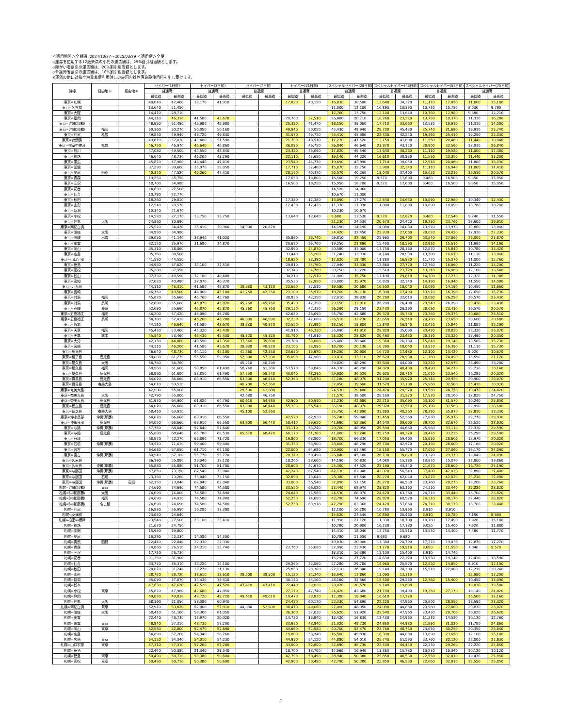＜適用期間＞全期間: 2024/10/27～2025/03/29 ＜適用便＞全便
◇座席を使用する12歳未満の小児の運賃額は、25%割引相当額とします。
◇障がい者割引の運賃額は、20%割引相当額とします。
◇介護帰省割引の運賃額は、10%割引相当額とします。
※運賃の他に対象空港発着便利用時にのみ国内線旅客施設使用料を申し受けます。
| 路線 | 経由地① | 経由地② | セイバー(1日前) | | セイバー(3日前) | | セイバー(7日前) | | セイバー(21日前) | | スペシャルセイバー(28日前) | | スペシャルセイバー(45日前) | | スペシャルセイバー(55日前) | | スペシャルセイバー(75日前) | |
| --- | --- | --- | --- | --- | --- | --- | --- | --- | --- | --- | --- | --- | --- | --- | --- | --- | --- | --- |
| | | | 普通席 | | 普通席 | | 普通席 | | 普通席 | | 普通席 | | 普通席 | | 普通席 | | 普通席 | |
| | | | 最低額 | 最高額 | 最低額 | 最高額 | 最低額 | 最高額 | 最低額 | 最高額 | 最低額 | 最高額 | 最低額 | 最高額 | 最低額 | 最高額 | 最低額 | 最高額 |
| 東京=札幌 | | | 40,040 | 42,460 | 38,170 | 41,910 | | | 17,820 | 40,150 | 16,830 | 38,500 | 13,640 | 34,320 | 11,110 | 17,050 | 11,000 | 15,180 |
| 東京=名古屋 | | | 13,640 | 21,450 | | | | | | | 11,000 | 12,100 | 10,890 | 10,890 | 10,780 | 10,780 | 8,030 | 9,790 |
| 東京=大阪 | | | 14,410 | 28,710 | | | | | | | 12,760 | 13,750 | 12,100 | 13,640 | 10,780 | 12,980 | 9,680 | 12,210 |
| 東京=福岡 | | | 44,110 | 46,310 | 41,580 | 43,670 | | | 29,700 | 37,510 | 26,400 | 28,710 | 18,260 | 23,320 | 13,750 | 18,370 | 11,330 | 16,280 |
| 東京=沖縄(那覇) | | | 48,950 | 51,480 | 45,980 | 45,980 | | | 20,350 | 41,470 | 18,150 | 39,050 | 17,710 | 33,660 | 13,530 | 19,910 | 11,330 | 14,080 |
| 東京=沖縄(那覇) | 福岡 | | 50,160 | 50,270 | 50,050 | 50,160 | | | 49,940 | 50,050 | 45,430 | 49,940 | 29,700 | 45,430 | 25,740 | 31,680 | 19,910 | 25,740 |
| 東京=利尻 | 札幌 | | 49,830 | 49,940 | 49,720 | 49,830 | | | 31,570 | 49,720 | 25,410 | 45,980 | 22,330 | 42,240 | 19,360 | 25,410 | 19,250 | 22,330 |
| 東京=女満別 | | | 49,610 | 52,030 | 48,400 | 51,590 | | | 21,780 | 48,510 | 17,270 | 47,520 | 13,750 | 41,800 | 11,550 | 20,460 | 11,440 | 18,040 |
| 東京=根室中標津 | 札幌 | | 46,750 | 46,970 | 46,640 | 46,860 | | | 36,080 | 46,750 | 26,840 | 46,640 | 23,870 | 43,120 | 20,900 | 32,560 | 17,930 | 26,840 |
| 東京=旭川 | | | 47,080 | 49,500 | 44,550 | 48,840 | | | 23,320 | 46,090 | 17,820 | 45,540 | 13,640 | 40,260 | 11,110 | 19,580 | 11,000 | 17,380 |
| 東京=釧路 | | | 46,640 | 48,730 | 46,200 | 48,290 | | | 22,110 | 45,650 | 19,140 | 44,220 | 16,610 | 38,830 | 11,550 | 20,350 | 11,440 | 13,200 |
| 東京=帯広 | | | 45,870 | 47,960 | 44,440 | 47,410 | | | 23,540 | 44,770 | 19,690 | 43,890 | 17,710 | 39,050 | 12,540 | 20,460 | 11,880 | 16,830 |
| 東京=函館 | | | 37,290 | 39,600 | 35,970 | 39,050 | | | 17,710 | 37,400 | 15,070 | 35,750 | 12,980 | 32,340 | 11,110 | 16,940 | 11,000 | 14,410 |
| 東京=奥尻 | 函館 | | 40,370 | 47,520 | 40,260 | 47,410 | | | 28,160 | 40,370 | 20,570 | 40,260 | 18,040 | 37,400 | 15,620 | 23,210 | 15,510 | 20,570 |
| 東京=青森 | | | 19,250 | 35,750 | | | | | 17,050 | 19,800 | 16,500 | 19,250 | 9,570 | 17,600 | 9,460 | 16,500 | 9,350 | 15,950 |
| 東京=三沢 | | | 18,700 | 34,980 | | | | | 16,500 | 19,250 | 15,950 | 18,700 | 9,570 | 17,600 | 9,460 | 16,500 | 9,350 | 15,950 |
| 東京=花巻 | | | 14,630 | 27,500 | | | | | | | 14,520 | 14,960 | | | | | | |
| 東京=仙台 | | | 10,780 | 22,770 | | | | | | | 10,670 | 11,000 | | | | | | |
| 東京=秋田 | | | 18,260 | 29,810 | | | | | 17,380 | 17,380 | 13,090 | 17,270 | 12,540 | 14,630 | 10,890 | 12,980 | 10,340 | 12,430 |
| 東京=山形 | | | 12,540 | 20,570 | | | | | 12,430 | 12,430 | 11,330 | 11,330 | 11,000 | 11,000 | 10,890 | 10,890 | 10,780 | 10,780 |
| 東京=新潟 | | | 10,340 | 21,670 | | | | | | | 10,230 | 10,670 | | | | | | |
| 東京=小松 | | | 14,520 | 27,170 | 13,750 | 13,750 | | | 13,640 | 13,640 | 9,680 | 13,530 | 9,570 | 12,870 | 9,460 | 12,540 | 9,240 | 11,550 |
| 東京=但馬 | 大阪 | | 24,860 | 30,690 | | | | | | | 21,230 | 24,530 | 20,570 | 24,420 | 19,250 | 23,760 | 17,600 | 19,910 |
| 東京=南紀白浜 | | | 25,520 | 34,430 | 25,410 | 30,360 | 14,300 | 26,620 | | | 14,190 | 14,190 | 14,080 | 14,080 | 13,970 | 13,970 | 13,860 | 13,860 |
| 東京=隠岐 | 大阪 | | 34,980 | 34,980 | | | | | | | 24,420 | 32,450 | 22,330 | 27,060 | 20,020 | 24,420 | 17,930 | 22,330 |
| 東京=隠岐 | 出雲 | | 39,050 | 41,140 | 38,940 | 41,030 | | | 35,860 | 36,740 | 29,810 | 32,450 | 25,960 | 29,700 | 23,540 | 27,060 | 22,000 | 23,870 |
| 東京=出雲 | | | 32,120 | 35,970 | 31,680 | 34,870 | | | 20,680 | 29,700 | 19,250 | 21,890 | 15,400 | 18,590 | 12,980 | 15,510 | 11,990 | 14,190 |
| 東京=岡山 | | | 35,310 | 38,060 | | | | | 32,890 | 34,870 | 30,580 | 33,000 | 13,750 | 28,160 | 12,870 | 15,840 | 10,780 | 13,420 |
| 東京=広島 | | | 35,750 | 38,500 | | | | | 33,440 | 35,200 | 31,240 | 33,330 | 14,740 | 28,930 | 13,200 | 16,610 | 11,110 | 13,860 |
| 東京=山口宇部 | | | 41,580 | 44,550 | | | | | 18,920 | 38,390 | 17,820 | 18,480 | 11,880 | 16,830 | 11,770 | 15,070 | 11,000 | 12,760 |
| 東京=徳島 | | | 34,980 | 37,620 | 34,100 | 37,510 | | | 29,810 | 34,760 | 27,940 | 33,330 | 13,860 | 27,720 | 12,760 | 16,060 | 11,220 | 13,200 |
| 東京=高松 | | | 35,200 | 37,950 | | | | | 32,340 | 34,760 | 30,250 | 33,220 | 15,510 | 27,720 | 13,310 | 16,060 | 12,100 | 13,640 |
| 東京=松山 | | | 37,730 | 40,590 | 37,180 | 40,480 | | | 34,210 | 37,510 | 31,900 | 35,750 | 17,490 | 29,810 | 14,300 | 17,270 | 12,320 | 14,300 |
| 東京=高知 | | | 37,620 | 40,480 | 37,070 | 40,370 | | | 35,530 | 37,950 | 33,000 | 35,970 | 16,830 | 32,340 | 14,190 | 16,940 | 11,550 | 14,080 |
| 東京=北九州 | | | 44,110 | 46,310 | 41,580 | 45,870 | 38,830 | 43,120 | 22,660 | 37,510 | 19,580 | 20,680 | 16,500 | 18,040 | 13,090 | 14,190 | 10,450 | 11,660 |
| 東京=長崎 | | | 46,750 | 49,500 | 44,000 | 45,100 | 41,250 | 42,350 | 23,100 | 35,970 | 18,700 | 20,130 | 16,390 | 17,490 | 13,970 | 16,390 | 12,650 | 15,730 |
| 東京=対馬 | 福岡 | | 45,870 | 55,660 | 45,760 | 45,760 | | | 38,830 | 42,350 | 32,010 | 38,830 | 26,290 | 32,010 | 20,680 | 26,290 | 20,570 | 23,430 |
| 東京=対馬 | 長崎 | | 52,690 | 55,660 | 45,870 | 45,870 | 45,760 | 45,760 | 35,420 | 42,350 | 29,150 | 32,010 | 26,290 | 26,400 | 23,540 | 26,290 | 23,430 | 23,430 |
| 東京=壱岐 | 長崎 | | 52,690 | 55,660 | 45,870 | 45,870 | 45,760 | 45,760 | 29,150 | 42,350 | 26,290 | 29,150 | 23,430 | 26,290 | 20,680 | 23,430 | 20,570 | 20,570 |
| 東京=五島福江 | 福岡 | | 46,200 | 57,420 | 46,090 | 46,200 | | | 42,680 | 46,090 | 35,750 | 42,680 | 29,370 | 35,750 | 23,760 | 29,370 | 20,680 | 26,510 |
| 東京=五島福江 | 長崎 | | 54,780 | 57,420 | 46,200 | 46,200 | 46,090 | 46,090 | 32,230 | 42,680 | 26,510 | 32,230 | 23,650 | 26,510 | 20,790 | 23,650 | 20,680 | 20,680 |
| 東京=熊本 | | | 44,110 | 46,640 | 41,580 | 43,670 | 38,830 | 40,920 | 22,550 | 33,990 | 18,150 | 19,800 | 15,840 | 16,940 | 13,420 | 15,840 | 11,880 | 15,290 |
| 東京=天草 | 福岡 | | 45,430 | 53,460 | 45,320 | 45,430 | | | 41,910 | 45,320 | 35,090 | 41,910 | 28,820 | 35,090 | 23,430 | 28,820 | 23,320 | 26,070 |
| 東京=天草 | 熊本 | | 45,540 | 53,460 | 45,430 | 45,430 | 45,320 | 45,320 | 31,790 | 41,910 | 23,320 | 28,820 | 20,460 | 23,430 | 20,350 | 23,320 | 17,490 | 20,350 |
| 東京=大分 | | | 42,130 | 44,000 | 40,590 | 42,350 | 37,840 | 39,600 | 29,700 | 33,000 | 26,400 | 28,600 | 19,360 | 26,180 | 15,840 | 19,140 | 10,560 | 15,730 |
| 東京=宮崎 | | | 44,110 | 46,200 | 41,580 | 43,670 | 38,830 | 40,920 | 23,100 | 33,990 | 18,700 | 20,130 | 16,390 | 18,040 | 13,970 | 16,390 | 11,110 | 15,730 |
| 東京=鹿児島 | | | 46,640 | 48,730 | 44,110 | 45,100 | 41,360 | 42,350 | 23,650 | 35,970 | 19,250 | 20,900 | 16,720 | 17,930 | 12,100 | 13,420 | 9,020 | 10,670 |
| 東京=種子島 | 鹿児島 | | 58,080 | 61,270 | 55,550 | 59,950 | 52,800 | 57,200 | 35,090 | 47,960 | 29,810 | 33,110 | 26,620 | 28,930 | 21,780 | 24,090 | 18,590 | 21,120 |
| 東京=屋久島 | 大阪 | | 56,760 | 56,760 | | | 45,210 | 48,290 | | | 39,820 | 48,290 | 35,640 | 44,000 | 33,220 | 42,570 | 28,490 | 38,280 |
| 東京=屋久島 | 福岡 | | 58,960 | 61,600 | 58,850 | 61,490 | 58,740 | 61,380 | 53,570 | 59,840 | 44,330 | 48,290 | 34,870 | 40,480 | 28,490 | 34,210 | 23,210 | 30,140 |
| 東京=屋久島 | 鹿児島 | | 58,960 | 61,600 | 58,850 | 61,490 | 57,750 | 58,740 | 40,040 | 48,290 | 29,920 | 36,520 | 26,620 | 28,710 | 21,010 | 23,540 | 16,280 | 20,020 |
| 東京=喜界島 | 鹿児島 | | 64,020 | 66,660 | 63,910 | 66,550 | 63,800 | 66,440 | 52,360 | 53,570 | 37,180 | 48,070 | 31,240 | 35,970 | 25,740 | 29,920 | 20,900 | 26,070 |
| 東京=喜界島 | 奄美大島 | | 54,010 | 59,510 | | | 40,700 | 52,360 | | | 32,450 | 39,600 | 31,570 | 37,180 | 25,960 | 32,560 | 25,410 | 30,910 |
| 東京=奄美大島 | | | 42,900 | 55,000 | | | 29,590 | 42,680 | | | 24,530 | 29,480 | 24,420 | 29,370 | 19,580 | 24,750 | 19,470 | 24,420 |
| 東京=奄美大島 | 大阪 | | 42,790 | 55,000 | | | 42,680 | 46,750 | | | 31,570 | 38,500 | 28,160 | 31,570 | 17,930 | 28,160 | 17,820 | 24,750 |
| 東京=奄美大島 | 鹿児島 | | 61,930 | 64,900 | 61,820 | 64,790 | 60,610 | 64,680 | 42,900 | 50,930 | 32,230 | 42,680 | 28,710 | 35,090 | 23,100 | 31,570 | 20,240 | 25,850 |
| 東京=徳之島 | 鹿児島 | | 64,020 | 66,660 | 63,910 | 66,550 | 63,800 | 66,440 | 55,330 | 56,540 | 36,190 | 48,070 | 29,920 | 37,510 | 25,190 | 32,560 | 22,990 | 28,600 |
| 東京=徳之島 | 奄美大島 | | 58,410 | 63,910 | | | 45,100 | 52,360 | | | 35,750 | 43,890 | 33,880 | 40,260 | 28,380 | 35,970 | 27,830 | 33,330 |
| 東京=沖永良部 | 沖縄(那覇) | | 64,020 | 66,660 | 63,910 | 66,550 | | | 42,570 | 62,920 | 36,740 | 59,840 | 32,450 | 52,360 | 27,830 | 35,970 | 22,770 | 28,930 |
| 東京=沖永良部 | 鹿児島 | | 64,020 | 66,660 | 63,910 | 66,550 | 63,800 | 66,440 | 58,410 | 59,620 | 41,690 | 52,360 | 34,540 | 39,600 | 29,700 | 32,670 | 25,520 | 28,930 |
| 東京=与論 | 沖縄(那覇) | | 57,750 | 68,640 | 57,640 | 57,640 | | | 33,110 | 53,240 | 29,700 | 48,950 | 29,590 | 44,660 | 25,960 | 33,110 | 22,330 | 29,590 |
| 東京=与論 | 鹿児島 | | 65,890 | 68,640 | 65,780 | 68,530 | 65,670 | 68,420 | 60,170 | 61,380 | 41,800 | 53,240 | 35,750 | 40,370 | 30,470 | 33,220 | 26,290 | 29,590 |
| 東京=石垣 | | | 68,970 | 72,270 | 65,890 | 71,720 | | | 19,800 | 68,860 | 18,700 | 66,330 | 17,050 | 59,400 | 15,950 | 28,600 | 13,970 | 20,020 |
| 東京=石垣 | 沖縄(那覇) | | 59,510 | 71,610 | 59,400 | 59,400 | | | 31,350 | 53,900 | 28,600 | 48,290 | 25,740 | 42,570 | 20,130 | 28,600 | 17,160 | 20,020 |
| 東京=宮古 | | | 64,680 | 67,650 | 61,710 | 67,100 | | | 22,000 | 64,680 | 20,900 | 61,490 | 18,150 | 55,770 | 17,050 | 27,060 | 16,170 | 24,090 |
| 東京=宮古 | 沖縄(那覇) | | 60,940 | 67,100 | 55,770 | 55,770 | | | 29,370 | 50,490 | 26,840 | 45,100 | 26,730 | 39,820 | 23,320 | 29,370 | 18,040 | 24,090 |
| 東京=久米島 | | | 36,190 | 55,880 | 29,040 | 32,120 | | | 18,260 | 28,600 | 14,190 | 16,830 | 14,080 | 15,180 | 13,970 | 15,070 | 13,860 | 13,860 |
| 東京=久米島 | 沖縄(那覇) | | 55,880 | 55,880 | 51,700 | 51,700 | | | 28,600 | 47,630 | 25,300 | 47,520 | 25,190 | 43,340 | 21,670 | 28,600 | 16,720 | 25,190 |
| 東京=与那国 | 沖縄(那覇) | | 67,650 | 73,150 | 67,540 | 73,040 | | | 42,240 | 67,540 | 42,130 | 62,040 | 42,020 | 56,540 | 37,400 | 42,020 | 32,890 | 37,400 |
| 東京=与那国 | 石垣 | | 73,150 | 73,260 | 73,040 | 73,150 | | | 32,890 | 73,040 | 28,380 | 67,540 | 28,270 | 62,040 | 23,870 | 42,020 | 23,210 | 32,890 |
| 東京=与那国 | 沖縄(那覇) | 石垣 | 62,150 | 73,040 | 62,040 | 62,040 | | | 33,000 | 56,540 | 32,890 | 51,150 | 28,270 | 46,530 | 23,760 | 28,270 | 18,260 | 23,760 |
| 札幌=沖縄(那覇) | 東京 | | 74,690 | 74,690 | 74,580 | 74,580 | | | 33,550 | 69,080 | 33,440 | 68,970 | 28,820 | 63,360 | 24,310 | 33,440 | 22,220 | 28,820 |
| 札幌=沖縄(那覇) | 大阪 | | 74,690 | 74,800 | 74,580 | 74,690 | | | 24,640 | 74,580 | 24,530 | 68,970 | 24,420 | 63,360 | 24,310 | 33,440 | 18,700 | 28,820 |
| 札幌=沖縄(那覇) | 福岡 | | 74,690 | 74,910 | 74,580 | 74,800 | | | 52,250 | 74,690 | 42,790 | 74,690 | 28,820 | 68,970 | 24,310 | 38,170 | 22,440 | 28,820 |
| 札幌=沖縄(那覇) | 名古屋 | | 74,690 | 74,690 | 74,580 | 74,580 | | | 52,250 | 68,970 | 42,790 | 63,360 | 24,420 | 57,860 | 24,310 | 38,170 | 18,700 | 33,440 |
| 札幌=利尻 | | | 16,830 | 26,950 | 16,280 | 17,380 | | | | | 12,100 | 16,280 | 10,780 | 13,860 | 8,910 | 8,910 | | |
| 札幌=女満別 | | | 23,650 | 24,640 | | | | | | | 14,520 | 23,540 | 10,890 | 20,460 | 8,910 | 10,780 | 7,150 | 8,690 |
| 札幌=根室中標津 | | | 23,540 | 27,500 | 23,100 | 25,410 | | | | | 11,990 | 21,120 | 11,330 | 18,700 | 10,780 | 17,490 | 7,920 | 15,180 |
| 札幌=釧路 | | | 21,670 | 24,750 | | | | | | | 10,780 | 20,900 | 10,230 | 17,380 | 9,020 | 15,400 | 7,920 | 11,880 |
| 札幌=函館 | | | 15,950 | 19,800 | | | | | | | 14,410 | 18,040 | 13,750 | 15,510 | 13,530 | 14,300 | 7,480 | 11,770 |
| 札幌=奥尻 | | | 16,280 | 22,330 | 14,080 | 14,300 | | | | | 10,780 | 11,550 | 9,680 | 9,680 | | | | |
| 札幌=奥尻 | 函館 | | 22,440 | 22,440 | 22,330 | 22,330 | | | | | 19,030 | 20,900 | 17,380 | 20,790 | 17,270 | 19,030 | 12,870 | 17,270 |
| 札幌=青森 | | | 24,860 | 26,510 | 24,310 | 25,740 | | | 23,760 | 25,080 | 22,990 | 23,430 | 11,770 | 19,910 | 9,680 | 11,550 | 7,040 | 9,570 |
| 札幌=三沢 | | | 17,710 | 26,730 | | | | | | | 13,310 | 16,390 | 12,100 | 15,400 | 8,910 | 14,740 | | |
| 札幌=花巻 | | | 31,350 | 31,900 | | | | | | | 15,290 | 27,720 | 14,630 | 22,220 | 13,530 | 19,140 | 12,430 | 18,590 |
| 札幌=仙台 | | | 33,770 | 35,310 | 33,220 | 34,100 | | | 29,260 | 32,560 | 27,280 | 29,700 | 14,960 | 25,520 | 12,320 | 14,850 | 8,910 | 12,100 |
| 札幌=秋田 | | | 28,820 | 31,240 | 28,270 | 31,130 | | | 25,850 | 28,380 | 22,110 | 26,840 | 19,140 | 24,200 | 15,510 | 22,000 | 12,210 | 20,240 |
| 札幌=山形 | | | 38,720 | 38,720 | 38,610 | 38,610 | 38,500 | 38,500 | 15,180 | 32,340 | 13,640 | 13,860 | 13,090 | 13,310 | | | 12,980 | 13,200 |
| 札幌=新潟 | | | 35,090 | 37,070 | 34,430 | 36,410 | | | 30,140 | 34,100 | 28,160 | 32,560 | 15,400 | 29,260 | 12,760 | 15,400 | 10,450 | 13,090 |
| 札幌=松本 | | | 47,630 | 47,630 | 47,520 | 47,520 | 47,410 | 47,410 | 22,440 | 39,820 | 20,020 | 20,570 | 19,140 | 19,690 | | | 19,030 | 19,580 |
| 札幌=小松 | 東京 | | 45,870 | 47,960 | 42,680 | 47,850 | | | 27,170 | 47,740 | 24,420 | 42,680 | 21,780 | 39,490 | 19,250 | 27,170 | 19,140 | 24,420 |
| 札幌=静岡 | | | 49,830 | 49,830 | 49,720 | 49,720 | 49,610 | 49,610 | 19,470 | 38,830 | 17,380 | 18,040 | 16,610 | 17,270 | | | 16,500 | 17,160 |
| 札幌=但馬 | 大阪 | | 58,190 | 61,050 | 58,080 | 60,940 | | | 24,420 | 60,170 | 22,330 | 54,890 | 22,220 | 47,960 | 20,900 | 28,050 | 18,590 | 23,320 |
| 札幌=南紀白浜 | 東京 | | 52,910 | 53,020 | 52,800 | 52,910 | 44,880 | 52,800 | 30,470 | 49,060 | 27,060 | 48,950 | 24,090 | 44,880 | 23,980 | 27,060 | 23,870 | 23,870 |
| 札幌=隠岐 | 大阪 | | 58,410 | 61,160 | 58,300 | 61,050 | | | 36,300 | 52,030 | 26,620 | 51,920 | 23,540 | 47,960 | 23,430 | 29,700 | 20,020 | 26,620 |
| 札幌=出雲 | | | 22,440 | 48,730 | 13,970 | 20,020 | | | 13,750 | 16,940 | 13,420 | 16,830 | 12,430 | 14,960 | 11,330 | 14,520 | 10,120 | 12,760 |
| 札幌=出雲 | 東京 | | 48,840 | 57,310 | 48,730 | 57,200 | | | 33,990 | 48,840 | 31,020 | 48,730 | 24,860 | 44,880 | 21,890 | 31,020 | 21,780 | 24,860 |
| 札幌=岡山 | 東京 | | 52,580 | 52,800 | 52,470 | 52,690 | | | 44,660 | 52,580 | 40,700 | 52,470 | 23,760 | 48,730 | 23,650 | 30,250 | 20,350 | 26,840 |
| 札幌=広島 | | | 54,890 | 57,200 | 54,340 | 56,760 | | | 19,800 | 53,240 | 16,500 | 49,830 | 16,390 | 44,880 | 13,090 | 23,650 | 12,100 | 15,180 |
| 札幌=広島 | 東京 | | 54,120 | 54,340 | 54,010 | 54,230 | | | 44,990 | 54,120 | 44,880 | 54,010 | 25,740 | 51,590 | 23,760 | 32,120 | 22,000 | 27,830 |
| 札幌=山口宇部 | 東京 | | 57,310 | 57,310 | 57,200 | 57,200 | | | 33,000 | 52,800 | 32,890 | 48,730 | 22,440 | 44,440 | 22,330 | 29,260 | 22,220 | 25,850 |
| 札幌=徳島 | | | 22,440 | 50,380 | 21,340 | 21,340 | | | 18,700 | 18,700 | 14,960 | 16,940 | 13,860 | 15,730 | 10,230 | 10,340 | 10,120 | 10,120 |
| 札幌=徳島 | 東京 | | 50,490 | 50,710 | 50,380 | 50,600 | | | 42,790 | 50,490 | 38,940 | 50,380 | 25,850 | 46,530 | 22,550 | 32,010 | 19,470 | 25,850 |
| 札幌=高松 | 東京 | | 50,490 | 50,710 | 50,380 | 50,600 | | | 42,900 | 50,490 | 42,790 | 50,380 | 25,850 | 46,530 | 22,660 | 32,010 | 22,550 | 25,850 |
1